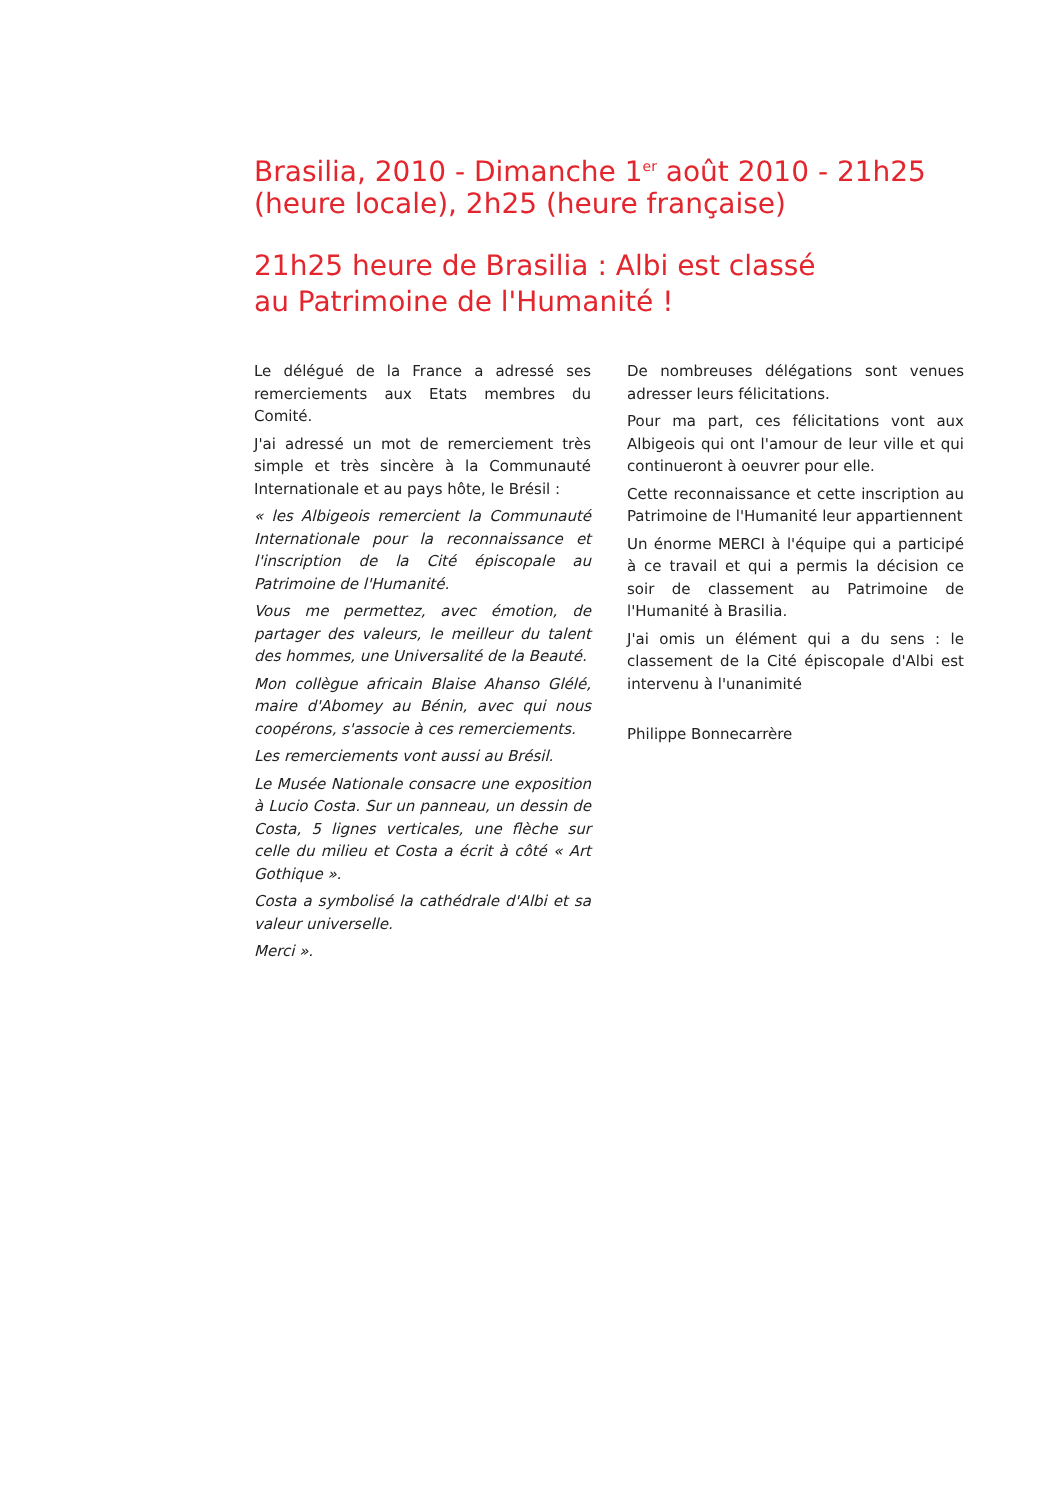Brasilia, 2010 - Dimanche 1<sup>er</sup> août 2010 - 21h25 (heure locale), 2h25 (heure française)
21h25 heure de Brasilia : Albi est classé
au Patrimoine de l'Humanité !
Le délégué de la France a adressé ses remerciements aux Etats membres du Comité.
J'ai adressé un mot de remerciement très simple et très sincère à la Communauté Internationale et au pays hôte, le Brésil :
« les Albigeois remercient la Communauté Internationale pour la reconnaissance et l'inscription de la Cité épiscopale au Patrimoine de l'Humanité.
Vous me permettez, avec émotion, de partager des valeurs, le meilleur du talent des hommes, une Universalité de la Beauté.
Mon collègue africain Blaise Ahanso Glélé, maire d'Abomey au Bénin, avec qui nous coopérons, s'associe à ces remerciements.
Les remerciements vont aussi au Brésil.
Le Musée Nationale consacre une exposition à Lucio Costa. Sur un panneau, un dessin de Costa, 5 lignes verticales, une flèche sur celle du milieu et Costa a écrit à côté « Art Gothique ».
Costa a symbolisé la cathédrale d'Albi et sa valeur universelle.
Merci ».
De nombreuses délégations sont venues adresser leurs félicitations.
Pour ma part, ces félicitations vont aux Albigeois qui ont l'amour de leur ville et qui continueront à oeuvrer pour elle.
Cette reconnaissance et cette inscription au Patrimoine de l'Humanité leur appartiennent
Un énorme MERCI à l'équipe qui a participé à ce travail et qui a permis la décision ce soir de classement au Patrimoine de l'Humanité à Brasilia.
J'ai omis un élément qui a du sens : le classement de la Cité épiscopale d'Albi est intervenu à l'unanimité
Philippe Bonnecarrère